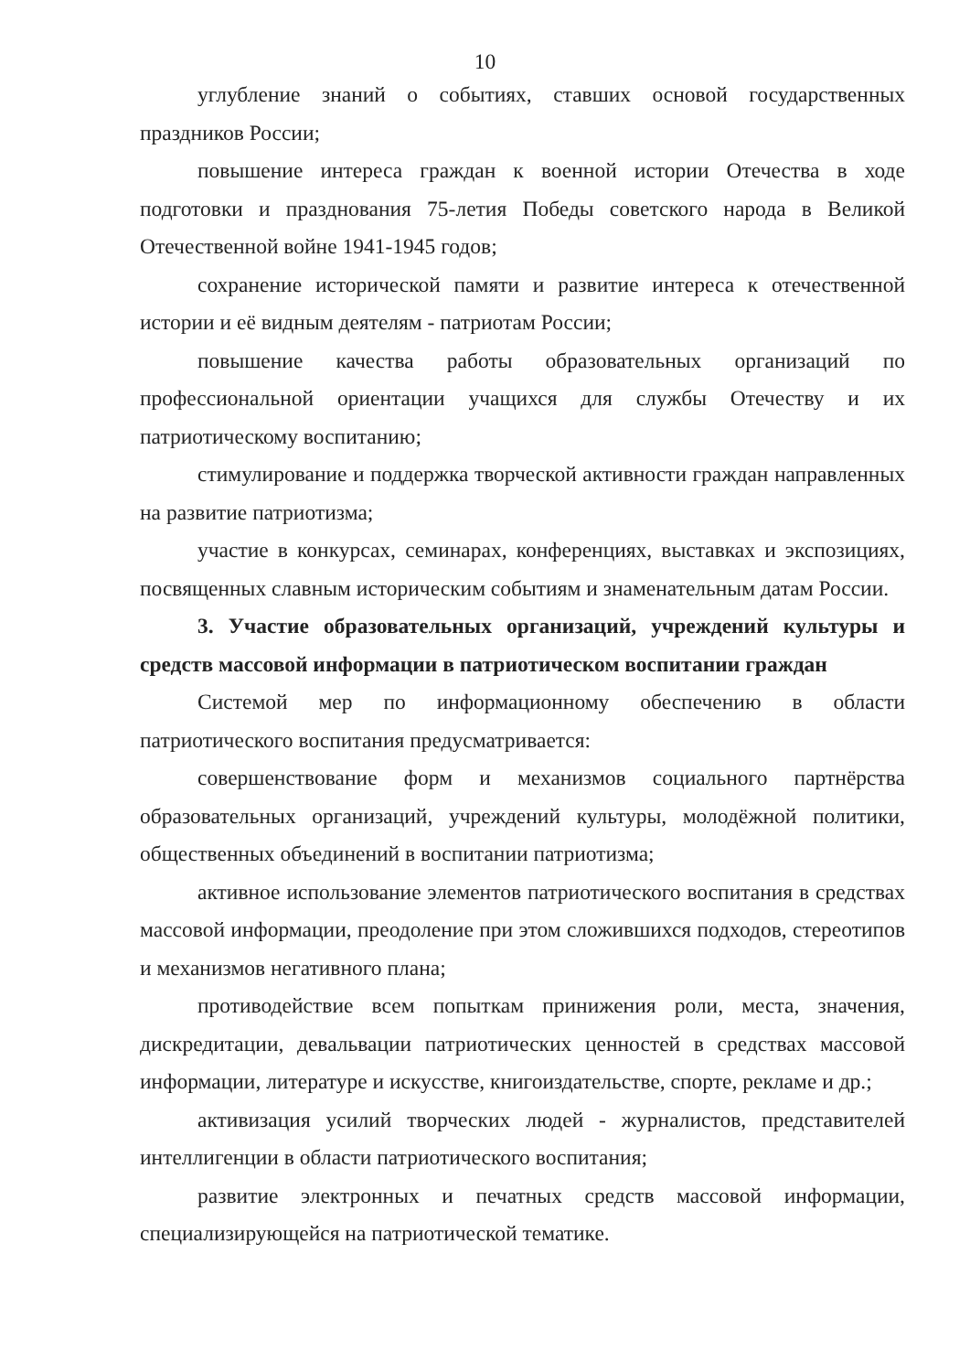10
углубление знаний о событиях, ставших основой государственных праздников России;
повышение интереса граждан к военной истории Отечества в ходе подготовки и празднования 75-летия Победы советского народа в Великой Отечественной войне 1941-1945 годов;
сохранение исторической памяти и развитие интереса к отечественной истории и её видным деятелям - патриотам России;
повышение качества работы образовательных организаций по профессиональной ориентации учащихся для службы Отечеству и их патриотическому воспитанию;
стимулирование и поддержка творческой активности граждан направленных на развитие патриотизма;
участие в конкурсах, семинарах, конференциях, выставках и экспозициях, посвященных славным историческим событиям и знаменательным датам России.
3. Участие образовательных организаций, учреждений культуры и средств массовой информации в патриотическом воспитании граждан
Системой мер по информационному обеспечению в области патриотического воспитания предусматривается:
совершенствование форм и механизмов социального партнёрства образовательных организаций, учреждений культуры, молодёжной политики, общественных объединений в воспитании патриотизма;
активное использование элементов патриотического воспитания в средствах массовой информации, преодоление при этом сложившихся подходов, стереотипов и механизмов негативного плана;
противодействие всем попыткам принижения роли, места, значения, дискредитации, девальвации патриотических ценностей в средствах массовой информации, литературе и искусстве, книгоиздательстве, спорте, рекламе и др.;
активизация усилий творческих людей - журналистов, представителей интеллигенции в области патриотического воспитания;
развитие электронных и печатных средств массовой информации, специализирующейся на патриотической тематике.